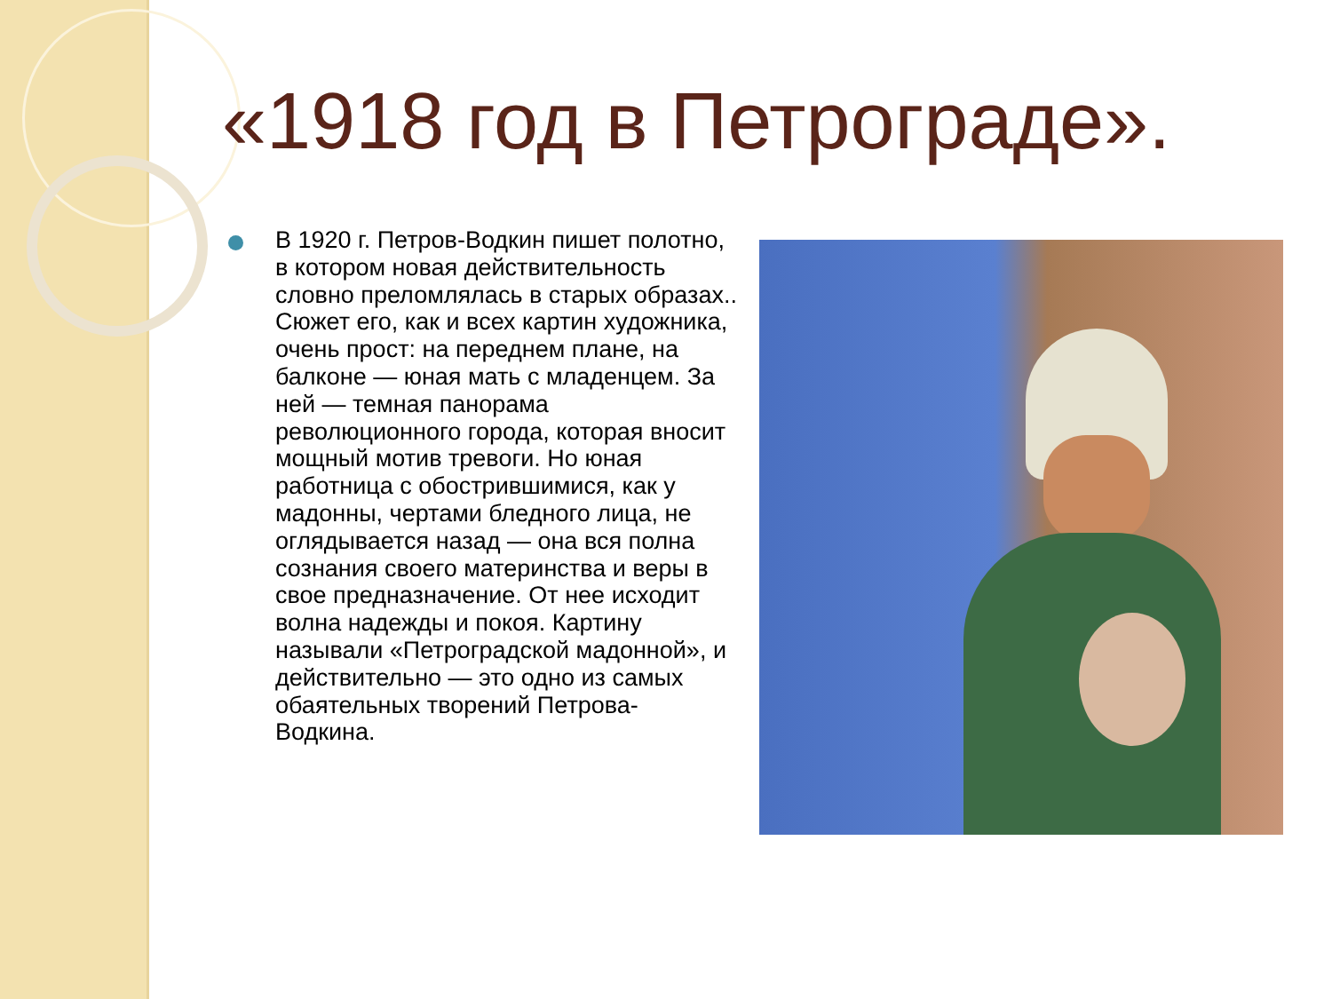«1918 год в Петрограде».
В 1920 г. Петров-Водкин пишет полотно, в котором новая действительность словно преломлялась в старых образах.. Сюжет его, как и всех картин художника, очень прост: на переднем плане, на балконе — юная мать с младенцем. За ней — темная панорама революционного города, которая вносит мощный мотив тревоги. Но юная работница с обострившимися, как у мадонны, чертами бледного лица, не оглядывается назад — она вся полна сознания своего материнства и веры в свое предназначение. От нее исходит волна надежды и покоя. Картину называли «Петроградской мадонной», и действительно — это одно из самых обаятельных творений Петрова-Водкина.